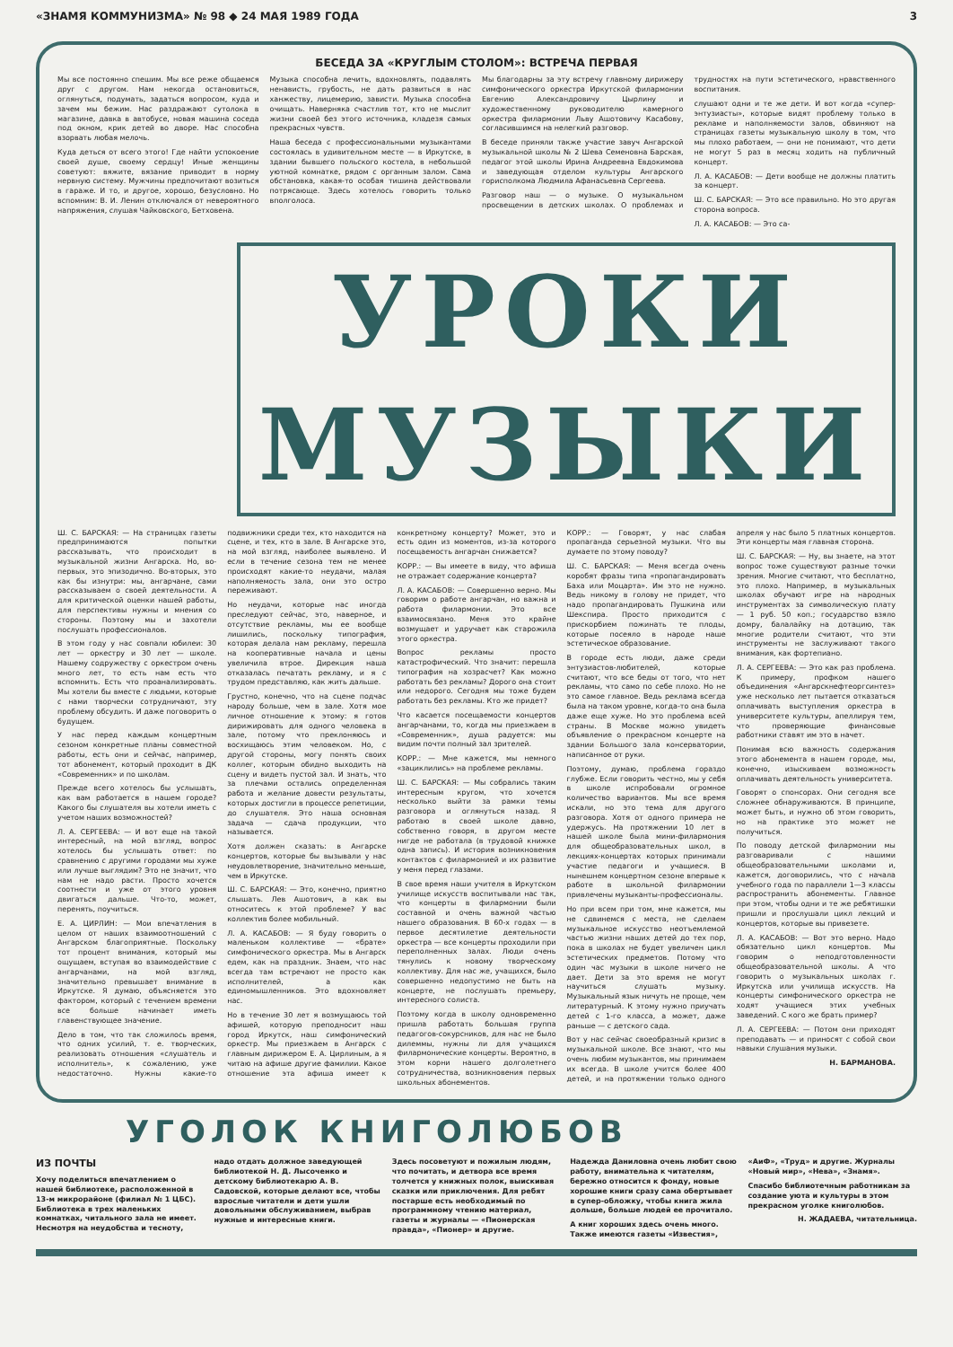«ЗНАМЯ КОММУНИЗМА» № 98 ◆ 24 МАЯ 1989 ГОДА 3
БЕСЕДА ЗА «КРУГЛЫМ СТОЛОМ»: ВСТРЕЧА ПЕРВАЯ
Мы все постоянно спешим. Мы все реже общаемся друг с другом. Нам некогда остановиться, оглянуться, подумать, задаться вопросом, куда и зачем мы бежим. Нас раздражают сутолока в магазине, давка в автобусе, новая машина соседа под окном, крик детей во дворе. Нас способна взорвать любая мелочь.
Куда деться от всего этого! Где найти успокоение своей душе, своему сердцу! Иные женщины советуют: вяжите, вязание приводит в норму нервную систему. Мужчины предпочитают возиться в гараже. И то, и другое, хорошо, безусловно. Но вспомним: В. И. Ленин отключался от невероятного напряжения, слушая Чайковского, Бетховена.
Музыка способна лечить, вдохновлять, подавлять ненависть, грубость, не дать развиться в нас ханжеству, лицемерию, зависти. Музыка способна очищать. Наверняка счастлив тот, кто не мыслит жизни своей без этого источника, кладезя самых прекрасных чувств.
Наша беседа с профессиональными музыкантами состоялась в удивительном месте — в Иркутске, в здании бывшего польского костела, в небольшой уютной комнатке, рядом с органным залом. Сама обстановка, какая-то особая тишина действовали потрясающе. Здесь хотелось говорить только вполголоса.
Мы благодарны за эту встречу главному дирижеру симфонического оркестра Иркутской филармонии Евгению Александровичу Цырлину и художественному руководителю камерного оркестра филармонии Льву Ашотовичу Касабову, согласившимся на нелегкий разговор.
В беседе приняли также участие завуч Ангарской музыкальной школы № 2 Шева Семеновна Барская, педагог этой школы Ирина Андреевна Евдокимова и заведующая отделом культуры Ангарского горисполкома Людмила Афанасьевна Сергеева.
Разговор наш — о музыке. О музыкальном просвещении в детских школах. О проблемах и трудностях на пути эстетического, нравственного воспитания.
слушают одни и те же дети. И вот когда «супер-энтузиасты», которые видят проблему только в рекламе и наполняемости залов, обвиняют на страницах газеты музыкальную школу в том, что мы плохо работаем, — они не понимают, что дети не могут 5 раз в месяц ходить на публичный концерт.
Л. А. КАСАБОВ: — Дети вообще не должны платить за концерт.
Ш. С. БАРСКАЯ: — Это все правильно. Но это другая сторона вопроса.
Л. А. КАСАБОВ: — Это са-
УРОКИ МУЗЫКИ
Ш. С. БАРСКАЯ: — На страницах газеты предпринимаются попытки рассказывать, что происходит в музыкальной жизни Ангарска. Но, во-первых, это эпизодично. Во-вторых, это как бы изнутри: мы, ангарчане, сами рассказываем о своей деятельности. А для критической оценки нашей работы, для перспективы нужны и мнения со стороны. Поэтому мы и захотели послушать профессионалов.
В этом году у нас совпали юбилеи: 30 лет — оркестру и 30 лет — школе. Нашему содружеству с оркестром очень много лет, то есть нам есть что вспомнить. Есть что проанализировать. Мы хотели бы вместе с людьми, которые с нами творчески сотрудничают, эту проблему обсудить. И даже поговорить о будущем.
У нас перед каждым концертным сезоном конкретные планы совместной работы, есть они и сейчас, например, тот абонемент, который проходит в ДК «Современник» и по школам.
Прежде всего хотелось бы услышать, как вам работается в нашем городе? Какого бы слушателя вы хотели иметь с учетом наших возможностей?
Л. А. СЕРГЕЕВА: — И вот еще на такой интересный, на мой взгляд, вопрос хотелось бы услышать ответ: по сравнению с другими городами мы хуже или лучше выглядим? Это не значит, что нам не надо расти. Просто хочется соотнести и уже от этого уровня двигаться дальше. Что-то, может, перенять, поучиться.
Е. А. ЦИРЛИН: — Мои впечатления в целом от наших взаимоотношений с Ангарском благоприятные. Поскольку тот процент внимания, который мы ощущаем, вступая во взаимодействие с ангарчанами, на мой взгляд, значительно превышает внимание в Иркутске. Я думаю, объясняется это фактором, который с течением времени все больше начинает иметь главенствующее значение.
Дело в том, что так сложилось время, что одних усилий, т. е. творческих, реализовать отношения «слушатель и исполнитель», к сожалению, уже недостаточно. Нужны какие-то подвижники среди тех, кто находится на сцене, и тех, кто в зале. В Ангарске это, на мой взгляд, наиболее выявлено. И если в течение сезона тем не менее происходят какие-то неудачи, малая наполняемость зала, они это остро переживают.
Но неудачи, которые нас иногда преследуют сейчас, это, наверное, и отсутствие рекламы, мы ее вообще лишились, поскольку типография, которая делала нам рекламу, перешла на кооперативные начала и цены увеличила втрое. Дирекция наша отказалась печатать рекламу, и я с трудом представляю, как жить дальше.
Грустно, конечно, что на сцене подчас народу больше, чем в зале. Хотя мое личное отношение к этому: я готов дирижировать для одного человека в зале, потому что преклоняюсь и восхищаюсь этим человеком. Но, с другой стороны, могу понять своих коллег, которым обидно выходить на сцену и видеть пустой зал. И знать, что за плечами остались определенная работа и желание довести результаты, которых достигли в процессе репетиции, до слушателя. Это наша основная задача — сдача продукции, что называется.
Хотя должен сказать: в Ангарске концертов, которые бы вызывали у нас неудовлетворение, значительно меньше, чем в Иркутске.
Ш. С. БАРСКАЯ: — Это, конечно, приятно слышать. Лев Ашотович, а как вы относитесь к этой проблеме? У вас коллектив более мобильный.
Л. А. КАСАБОВ: — Я буду говорить о маленьком коллективе — «брате» симфонического оркестра. Мы в Ангарск едем, как на праздник. Знаем, что нас всегда там встречают не просто как исполнителей, а как единомышленников. Это вдохновляет нас.
Но в течение 30 лет я возмущаюсь той афишей, которую преподносит наш город Иркутск, наш симфонический оркестр. Мы приезжаем в Ангарск с главным дирижером Е. А. Цирлиным, а я читаю на афише другие фамилии. Какое отношение эта афиша имеет к конкретному концерту? Может, это и есть один из моментов, из-за которого посещаемость ангарчан снижается?
КОРР.: — Вы имеете в виду, что афиша не отражает содержание концерта?
Л. А. КАСАБОВ: — Совершенно верно. Мы говорим о работе ангарчан, но важна и работа филармонии. Это все взаимосвязано. Меня это крайне возмущает и удручает как старожила этого оркестра.
Вопрос рекламы просто катастрофический. Что значит: перешла типография на хозрасчет? Как можно работать без рекламы? Дорого она стоит или недорого. Сегодня мы тоже будем работать без рекламы. Кто же придет?
Что касается посещаемости концертов ангарчанами, то, когда мы приезжаем в «Современник», душа радуется: мы видим почти полный зал зрителей.
КОРР.: — Мне кажется, мы немного «зациклились» на проблеме рекламы.
Ш. С. БАРСКАЯ: — Мы собрались таким интересным кругом, что хочется несколько выйти за рамки темы разговора и оглянуться назад. Я работаю в своей школе давно, собственно говоря, в другом месте нигде не работала (в трудовой книжке одна запись). И история возникновения контактов с филармонией и их развитие у меня перед глазами.
В свое время наши учителя в Иркутском училище искусств воспитывали нас так, что концерты в филармонии были составной и очень важной частью нашего образования. В 60-х годах — в первое десятилетие деятельности оркестра — все концерты проходили при переполненных залах. Люди очень тянулись к новому творческому коллективу. Для нас же, учащихся, было совершенно недопустимо не быть на концерте, не послушать премьеру, интересного солиста.
Поэтому когда в школу одновременно пришла работать большая группа педагогов-сокурсников, для нас не было дилеммы, нужны ли для учащихся филармонические концерты. Вероятно, в этом корни нашего долголетнего сотрудничества, возникновения первых школьных абонементов.
КОРР.: — Говорят, у нас слабая пропаганда серьезной музыки. Что вы думаете по этому поводу?
Ш. С. БАРСКАЯ: — Меня всегда очень коробят фразы типа «пропагандировать Баха или Моцарта». Им это не нужно. Ведь никому в голову не придет, что надо пропагандировать Пушкина или Шекспира. Просто приходится с прискорбием пожинать те плоды, которые посеяло в народе наше эстетическое образование.
В городе есть люди, даже среди энтузиастов-любителей, которые считают, что все беды от того, что нет рекламы, что само по себе плохо. Но не это самое главное. Ведь реклама всегда была на таком уровне, когда-то она была даже еще хуже. Но это проблема всей страны. В Москве можно увидеть объявление о прекрасном концерте на здании Большого зала консерватории, написанное от руки.
Поэтому, думаю, проблема гораздо глубже. Если говорить честно, мы у себя в школе испробовали огромное количество вариантов. Мы все время искали, но это тема для другого разговора. Хотя от одного примера не удержусь. На протяжении 10 лет в нашей школе была мини-филармония для общеобразовательных школ, в лекциях-концертах которых принимали участие педагоги и учащиеся. В нынешнем концертном сезоне впервые к работе в школьной филармонии привлечены музыканты-профессионалы.
Но при всем при том, мне кажется, мы не сдвинемся с места, не сделаем музыкальное искусство неотъемлемой частью жизни наших детей до тех пор, пока в школах не будет увеличен цикл эстетических предметов. Потому что один час музыки в школе ничего не дает. Дети за это время не могут научиться слушать музыку. Музыкальный язык ничуть не проще, чем литературный. К этому нужно приучать детей с 1-го класса, а может, даже раньше — с детского сада.
Вот у нас сейчас своеобразный кризис в музыкальной школе. Все знают, что мы очень любим музыкантов, мы принимаем их всегда. В школе учится более 400 детей, и на протяжении только одного апреля у нас было 5 платных концертов. Эти концерты мая главная сторона.
Ш. С. БАРСКАЯ: — Ну, вы знаете, на этот вопрос тоже существуют разные точки зрения. Многие считают, что бесплатно, это плохо. Например, в музыкальных школах обучают игре на народных инструментах за символическую плату — 1 руб. 50 коп.; государство взяло домру, балалайку на дотацию, так многие родители считают, что эти инструменты не заслуживают такого внимания, как фортепиано.
Л. А. СЕРГЕЕВА: — Это как раз проблема. К примеру, профком нашего объединения «Ангарскнефтеоргсинтез» уже несколько лет пытается отказаться оплачивать выступления оркестра в университете культуры, апеллируя тем, что проверяющие финансовые работники ставят им это в начет.
Понимая всю важность содержания этого абонемента в нашем городе, мы, конечно, изыскиваем возможность оплачивать деятельность университета.
Говорят о спонсорах. Они сегодня все сложнее обнаруживаются. В принципе, может быть, и нужно об этом говорить, но на практике это может не получиться.
По поводу детской филармонии мы разговаривали с нашими общеобразовательными школами и, кажется, договорились, что с начала учебного года по параллели 1—3 классы распространить абонементы. Главное при этом, чтобы одни и те же ребятишки пришли и прослушали цикл лекций и концертов, которые вы привезете.
Л. А. КАСАБОВ: — Вот это верно. Надо обязательно цикл концертов. Мы говорим о неподготовленности общеобразовательной школы. А что говорить о музыкальных школах г. Иркутска или училища искусств. На концерты симфонического оркестра не ходят учащиеся этих учебных заведений. С кого же брать пример?
Л. А. СЕРГЕЕВА: — Потом они приходят преподавать — и приносят с собой свои навыки слушания музыки.
Н. БАРМАНОВА.
УГОЛОК КНИГОЛЮБОВ
ИЗ ПОЧТЫ
Хочу поделиться впечатлением о нашей библиотеке, расположенной в 13-м микрорайоне (филиал № 1 ЦБС). Библиотека в трех маленьких комнатках, читального зала не имеет. Несмотря на неудобства и тесноту, надо отдать должное заведующей библиотекой Н. Д. Лысоченко и детскому библиотекарю А. В. Садовской, которые делают все, чтобы взрослые читатели и дети ушли довольными обслуживанием, выбрав нужные и интересные книги.
Здесь посоветуют и пожилым людям, что почитать, и детвора все время толчется у книжных полок, выискивая сказки или приключения. Для ребят постарше есть необходимый по программному чтению материал, газеты и журналы — «Пионерская правда», «Пионер» и другие.
Надежда Даниловна очень любит свою работу, внимательна к читателям, бережно относится к фонду, новые хорошие книги сразу сама обертывает в супер-обложку, чтобы книга жила дольше, больше людей ее прочитало.
А книг хороших здесь очень много. Также имеются газеты «Известия», «АиФ», «Труд» и другие. Журналы «Новый мир», «Нева», «Знамя».
Спасибо библиотечным работникам за создание уюта и культуры в этом прекрасном уголке книголюбов.
Н. ЖАДАЕВА, читательница.